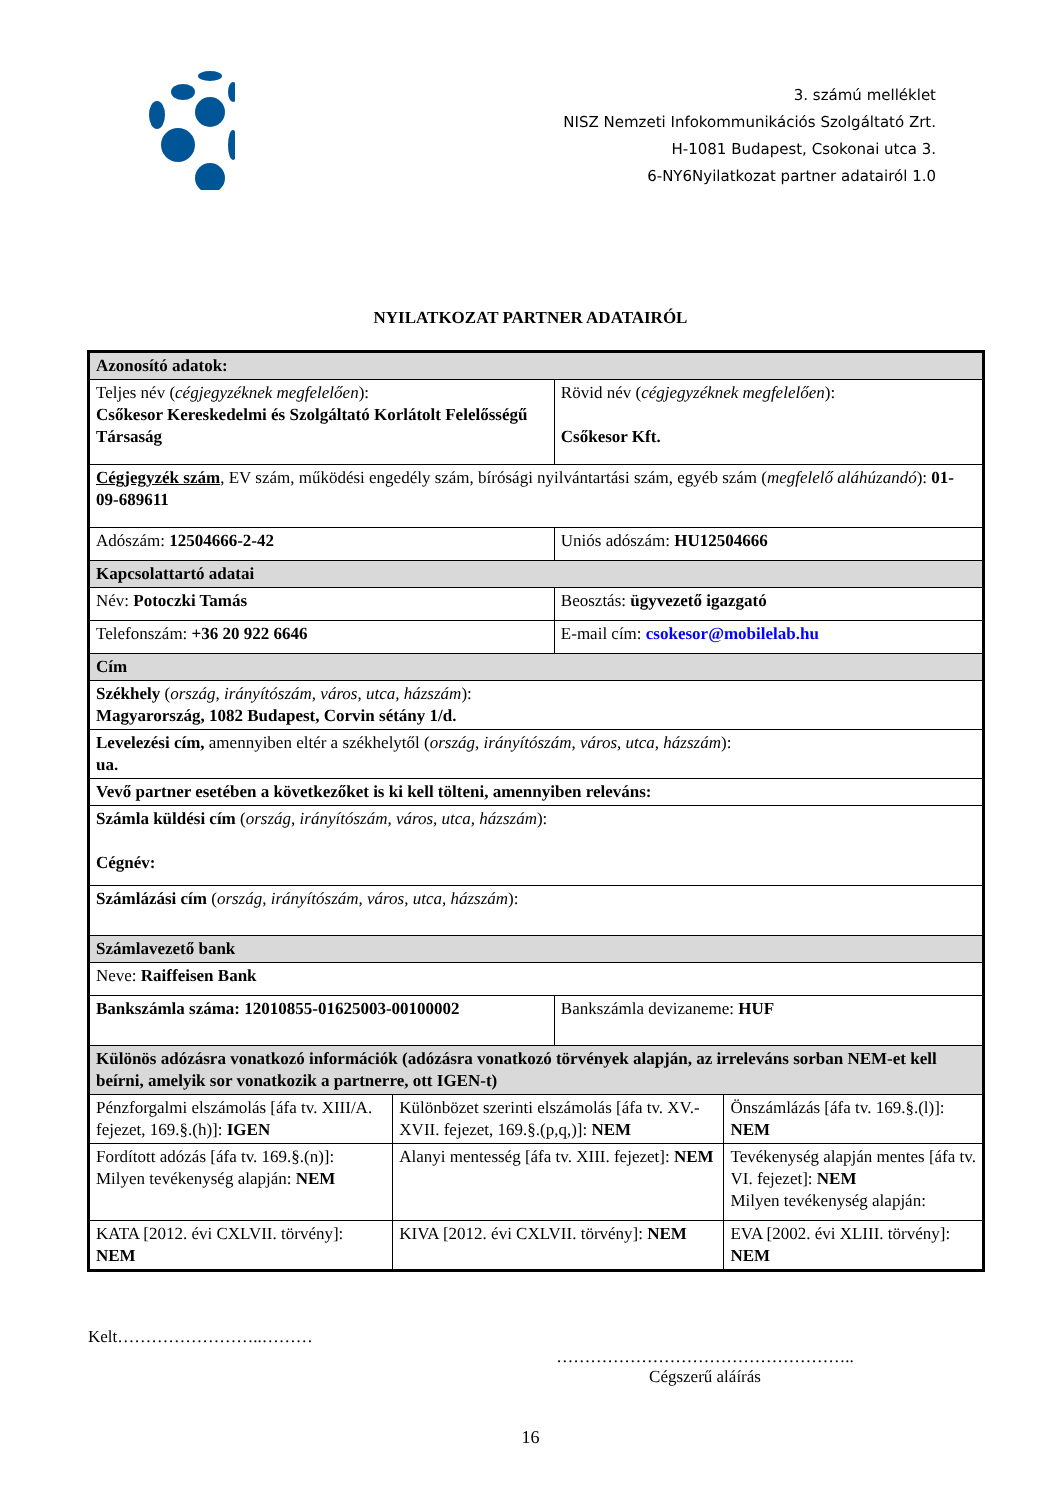3. számú melléklet
NISZ Nemzeti Infokommunikációs Szolgáltató Zrt.
H-1081 Budapest, Csokonai utca 3.
6-NY6Nyilatkozat partner adatairól 1.0
NYILATKOZAT PARTNER ADATAIRÓL
| Azonosító adatok: | | | |
| Teljes név ( cégjegyzéknek megfelelően ): Csőkesor Kereskedelmi és Szolgáltató Korlátolt Felelősségű Társaság | | Rövid név ( cégjegyzéknek megfelelően ): Csőkesor Kft. | |
| Cégjegyzék szám , EV szám, működési engedély szám, bírósági nyilvántartási szám, egyéb szám ( megfelelő aláhúzandó ): 01-09-689611 | | | |
| Adószám: 12504666-2-42 | | Uniós adószám: HU12504666 | |
| Kapcsolattartó adatai | | | |
| Név: Potoczki Tamás | | Beosztás: ügyvezető igazgató | |
| Telefonszám: +36 20 922 6646 | | E-mail cím: csokesor@mobilelab.hu | |
| Cím | | | |
| Székhely ( ország, irányítószám, város, utca, házszám ): Magyarország, 1082 Budapest, Corvin sétány 1/d. | | | |
| Levelezési cím, amennyiben eltér a székhelytől ( ország, irányítószám, város, utca, házszám ): ua. | | | |
| Vevő partner esetében a következőket is ki kell tölteni, amennyiben releváns: | | | |
| Számla küldési cím ( ország, irányítószám, város, utca, házszám ): Cégnév: | | | |
| Számlázási cím ( ország, irányítószám, város, utca, házszám ): | | | |
| Számlavezető bank | | | |
| Neve: Raiffeisen Bank | | | |
| Bankszámla száma: 12010855-01625003-00100002 | | Bankszámla devizaneme: HUF | |
| Különös adózásra vonatkozó információk (adózásra vonatkozó törvények alapján, az irreleváns sorban NEM-et kell beírni, amelyik sor vonatkozik a partnerre, ott IGEN-t) | | | |
| Pénzforgalmi elszámolás [áfa tv. XIII/A. fejezet, 169.§.(h)]: IGEN | Különbözet szerinti elszámolás [áfa tv. XV.-XVII. fejezet, 169.§.(p,q,)]: NEM | | Önszámlázás [áfa tv. 169.§.(l)]: NEM |
| Fordított adózás [áfa tv. 169.§.(n)]: Milyen tevékenység alapján: NEM | Alanyi mentesség [áfa tv. XIII. fejezet]: NEM | | Tevékenység alapján mentes [áfa tv. VI. fejezet]: NEM Milyen tevékenység alapján: |
| KATA [2012. évi CXLVII. törvény]: NEM | KIVA [2012. évi CXLVII. törvény]: NEM | | EVA [2002. évi XLIII. törvény]: NEM |
Kelt……………………..………
……………………………………………..
Cégszerű aláírás
16